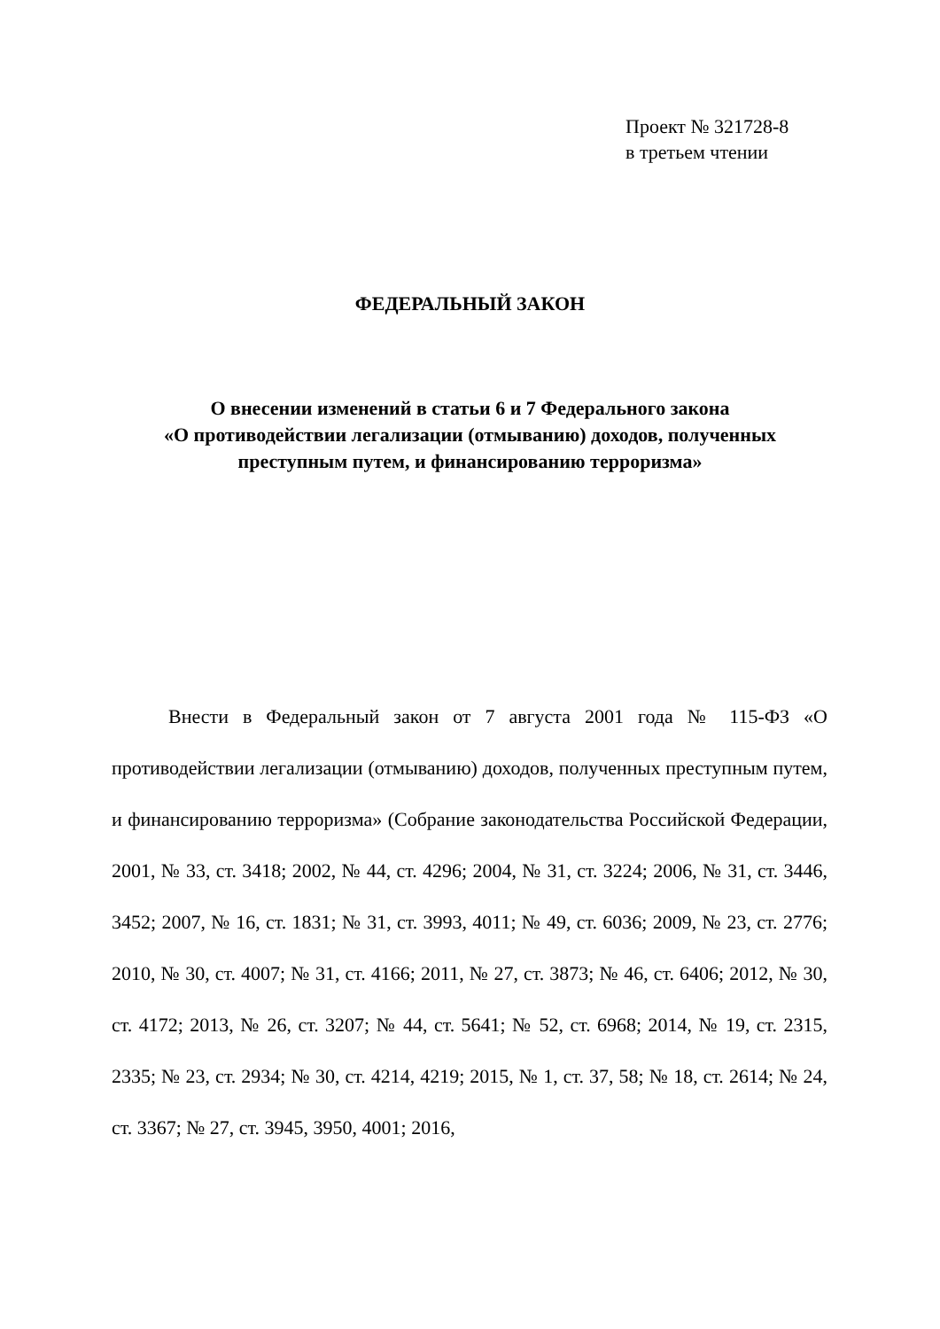Проект № 321728-8
в третьем чтении
ФЕДЕРАЛЬНЫЙ ЗАКОН
О внесении изменений в статьи 6 и 7 Федерального закона
«О противодействии легализации (отмыванию) доходов, полученных
преступным путем, и финансированию терроризма»
Внести в Федеральный закон от 7 августа 2001 года № 115-ФЗ «О противодействии легализации (отмыванию) доходов, полученных преступным путем, и финансированию терроризма» (Собрание законодательства Российской Федерации, 2001, № 33, ст. 3418; 2002, № 44, ст. 4296; 2004, № 31, ст. 3224; 2006, № 31, ст. 3446, 3452; 2007, № 16, ст. 1831; № 31, ст. 3993, 4011; № 49, ст. 6036; 2009, № 23, ст. 2776; 2010, № 30, ст. 4007; № 31, ст. 4166; 2011, № 27, ст. 3873; № 46, ст. 6406; 2012, № 30, ст. 4172; 2013, № 26, ст. 3207; № 44, ст. 5641; № 52, ст. 6968; 2014, № 19, ст. 2315, 2335; № 23, ст. 2934; № 30, ст. 4214, 4219; 2015, № 1, ст. 37, 58; № 18, ст. 2614; № 24, ст. 3367; № 27, ст. 3945, 3950, 4001; 2016,